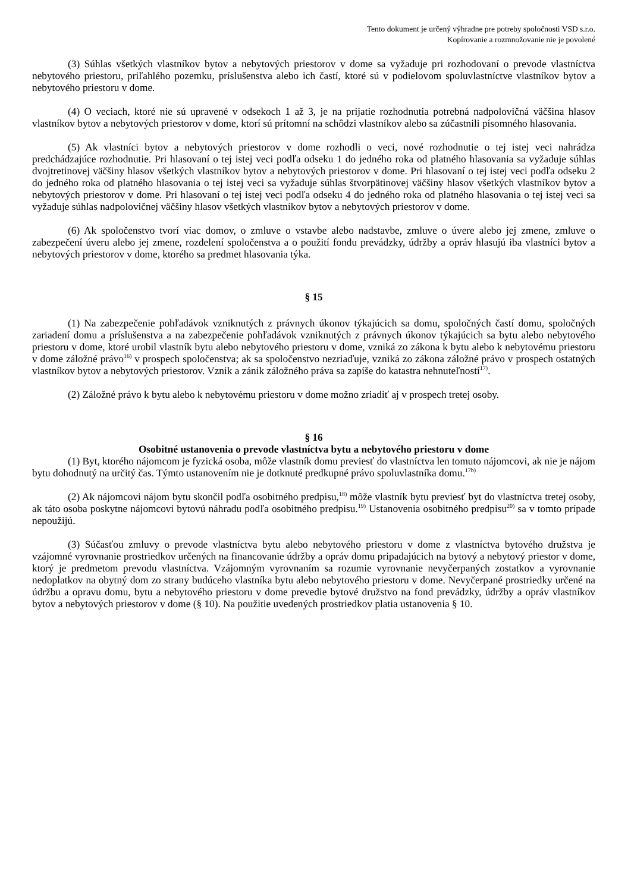Tento dokument je určený výhradne pre potreby spoločnosti VSD s.r.o.
Kopírovanie a rozmnožovanie nie je povolené
(3) Súhlas všetkých vlastníkov bytov a nebytových priestorov v dome sa vyžaduje pri rozhodovaní o prevode vlastníctva nebytového priestoru, priľahlého pozemku, príslušenstva alebo ich častí, ktoré sú v podielovom spoluvlastníctve vlastníkov bytov a nebytového priestoru v dome.
(4) O veciach, ktoré nie sú upravené v odsekoch 1 až 3, je na prijatie rozhodnutia potrebná nadpolovičná väčšina hlasov vlastníkov bytov a nebytových priestorov v dome, ktorí sú prítomní na schôdzi vlastníkov alebo sa zúčastnili písomného hlasovania.
(5) Ak vlastníci bytov a nebytových priestorov v dome rozhodli o veci, nové rozhodnutie o tej istej veci nahrádza predchádzajúce rozhodnutie. Pri hlasovaní o tej istej veci podľa odseku 1 do jedného roka od platného hlasovania sa vyžaduje súhlas dvojtretinovej väčšiny hlasov všetkých vlastníkov bytov a nebytových priestorov v dome. Pri hlasovaní o tej istej veci podľa odseku 2 do jedného roka od platného hlasovania o tej istej veci sa vyžaduje súhlas štvorpätinovej väčšiny hlasov všetkých vlastníkov bytov a nebytových priestorov v dome. Pri hlasovaní o tej istej veci podľa odseku 4 do jedného roka od platného hlasovania o tej istej veci sa vyžaduje súhlas nadpolovičnej väčšiny hlasov všetkých vlastníkov bytov a nebytových priestorov v dome.
(6) Ak spoločenstvo tvorí viac domov, o zmluve o vstavbe alebo nadstavbe, zmluve o úvere alebo jej zmene, zmluve o zabezpečení úveru alebo jej zmene, rozdelení spoločenstva a o použití fondu prevádzky, údržby a opráv hlasujú iba vlastníci bytov a nebytových priestorov v dome, ktorého sa predmet hlasovania týka.
§ 15
(1) Na zabezpečenie pohľadávok vzniknutých z právnych úkonov týkajúcich sa domu, spoločných častí domu, spoločných zariadení domu a príslušenstva a na zabezpečenie pohľadávok vzniknutých z právnych úkonov týkajúcich sa bytu alebo nebytového priestoru v dome, ktoré urobil vlastník bytu alebo nebytového priestoru v dome, vzniká zo zákona k bytu alebo k nebytovému priestoru v dome záložné právo<sup>16)</sup> v prospech spoločenstva; ak sa spoločenstvo nezriaďuje, vzniká zo zákona záložné právo v prospech ostatných vlastníkov bytov a nebytových priestorov. Vznik a zánik záložného práva sa zapíše do katastra nehnuteľností<sup>17)</sup>.
(2) Záložné právo k bytu alebo k nebytovému priestoru v dome možno zriadiť aj v prospech tretej osoby.
§ 16
Osobitné ustanovenia o prevode vlastníctva bytu a nebytového priestoru v dome
(1) Byt, ktorého nájomcom je fyzická osoba, môže vlastník domu previesť do vlastníctva len tomuto nájomcovi, ak nie je nájom bytu dohodnutý na určitý čas. Týmto ustanovením nie je dotknuté predkupné právo spoluvlastníka domu.<sup>17b)</sup>
(2) Ak nájomcovi nájom bytu skončil podľa osobitného predpisu,<sup>18)</sup> môže vlastník bytu previesť byt do vlastníctva tretej osoby, ak táto osoba poskytne nájomcovi bytovú náhradu podľa osobitného predpisu.<sup>19)</sup> Ustanovenia osobitného predpisu<sup>20)</sup> sa v tomto prípade nepoužijú.
(3) Súčasťou zmluvy o prevode vlastníctva bytu alebo nebytového priestoru v dome z vlastníctva bytového družstva je vzájomné vyrovnanie prostriedkov určených na financovanie údržby a opráv domu pripadajúcich na bytový a nebytový priestor v dome, ktorý je predmetom prevodu vlastníctva. Vzájomným vyrovnaním sa rozumie vyrovnanie nevyčerpaných zostatkov a vyrovnanie nedoplatkov na obytný dom zo strany budúceho vlastníka bytu alebo nebytového priestoru v dome. Nevyčerpané prostriedky určené na údržbu a opravu domu, bytu a nebytového priestoru v dome prevedie bytové družstvo na fond prevádzky, údržby a opráv vlastníkov bytov a nebytových priestorov v dome (§ 10). Na použitie uvedených prostriedkov platia ustanovenia § 10.